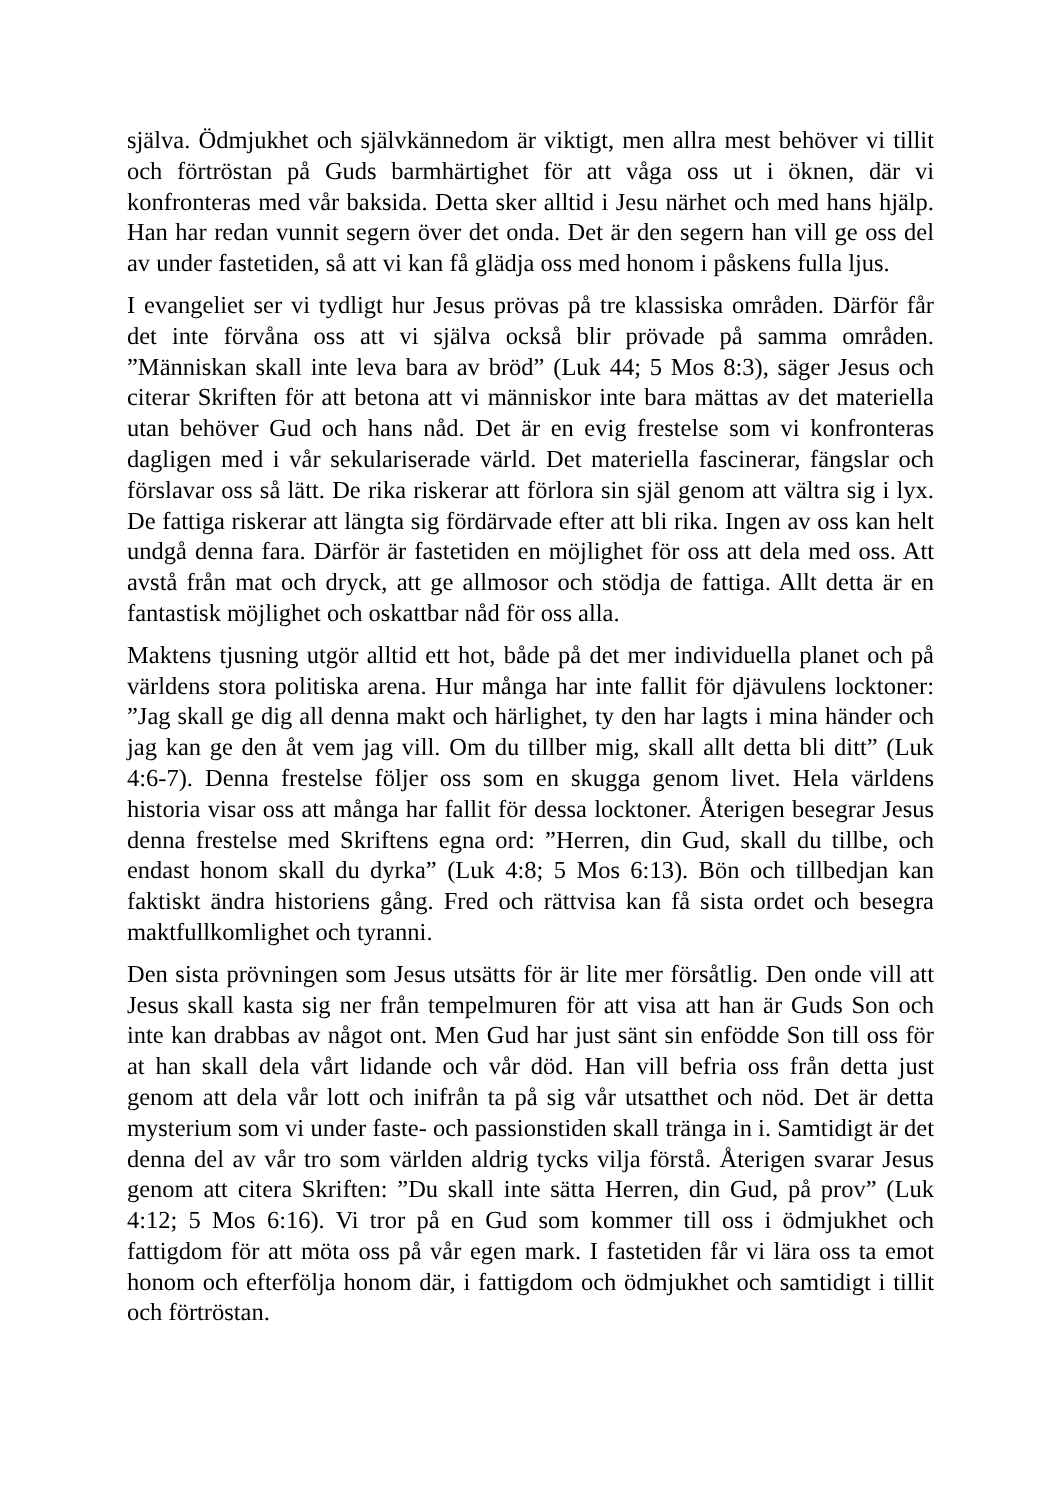själva. Ödmjukhet och självkännedom är viktigt, men allra mest behöver vi tillit och förtröstan på Guds barmhärtighet för att våga oss ut i öknen, där vi konfronteras med vår baksida. Detta sker alltid i Jesu närhet och med hans hjälp. Han har redan vunnit segern över det onda. Det är den segern han vill ge oss del av under fastetiden, så att vi kan få glädja oss med honom i påskens fulla ljus.
I evangeliet ser vi tydligt hur Jesus prövas på tre klassiska områden. Därför får det inte förvåna oss att vi själva också blir prövade på samma områden. ”Människan skall inte leva bara av bröd” (Luk 44; 5 Mos 8:3), säger Jesus och citerar Skriften för att betona att vi människor inte bara mättas av det materiella utan behöver Gud och hans nåd. Det är en evig frestelse som vi konfronteras dagligen med i vår sekulariserade värld. Det materiella fascinerar, fängslar och förslavar oss så lätt. De rika riskerar att förlora sin själ genom att vältra sig i lyx. De fattiga riskerar att längta sig fördärvade efter att bli rika. Ingen av oss kan helt undgå denna fara. Därför är fastetiden en möjlighet för oss att dela med oss. Att avstå från mat och dryck, att ge allmosor och stödja de fattiga. Allt detta är en fantastisk möjlighet och oskattbar nåd för oss alla.
Maktens tjusning utgör alltid ett hot, både på det mer individuella planet och på världens stora politiska arena. Hur många har inte fallit för djävulens locktoner: ”Jag skall ge dig all denna makt och härlighet, ty den har lagts i mina händer och jag kan ge den åt vem jag vill. Om du tillber mig, skall allt detta bli ditt” (Luk 4:6-7). Denna frestelse följer oss som en skugga genom livet. Hela världens historia visar oss att många har fallit för dessa locktoner. Återigen besegrar Jesus denna frestelse med Skriftens egna ord: ”Herren, din Gud, skall du tillbe, och endast honom skall du dyrka” (Luk 4:8; 5 Mos 6:13). Bön och tillbedjan kan faktiskt ändra historiens gång. Fred och rättvisa kan få sista ordet och besegra maktfullkomlighet och tyranni.
Den sista prövningen som Jesus utsätts för är lite mer försåtlig. Den onde vill att Jesus skall kasta sig ner från tempelmuren för att visa att han är Guds Son och inte kan drabbas av något ont. Men Gud har just sänt sin enfödde Son till oss för at han skall dela vårt lidande och vår död. Han vill befria oss från detta just genom att dela vår lott och inifrån ta på sig vår utsatthet och nöd. Det är detta mysterium som vi under faste- och passionstiden skall tränga in i. Samtidigt är det denna del av vår tro som världen aldrig tycks vilja förstå. Återigen svarar Jesus genom att citera Skriften: ”Du skall inte sätta Herren, din Gud, på prov” (Luk 4:12; 5 Mos 6:16). Vi tror på en Gud som kommer till oss i ödmjukhet och fattigdom för att möta oss på vår egen mark. I fastetiden får vi lära oss ta emot honom och efterfölja honom där, i fattigdom och ödmjukhet och samtidigt i tillit och förtröstan.